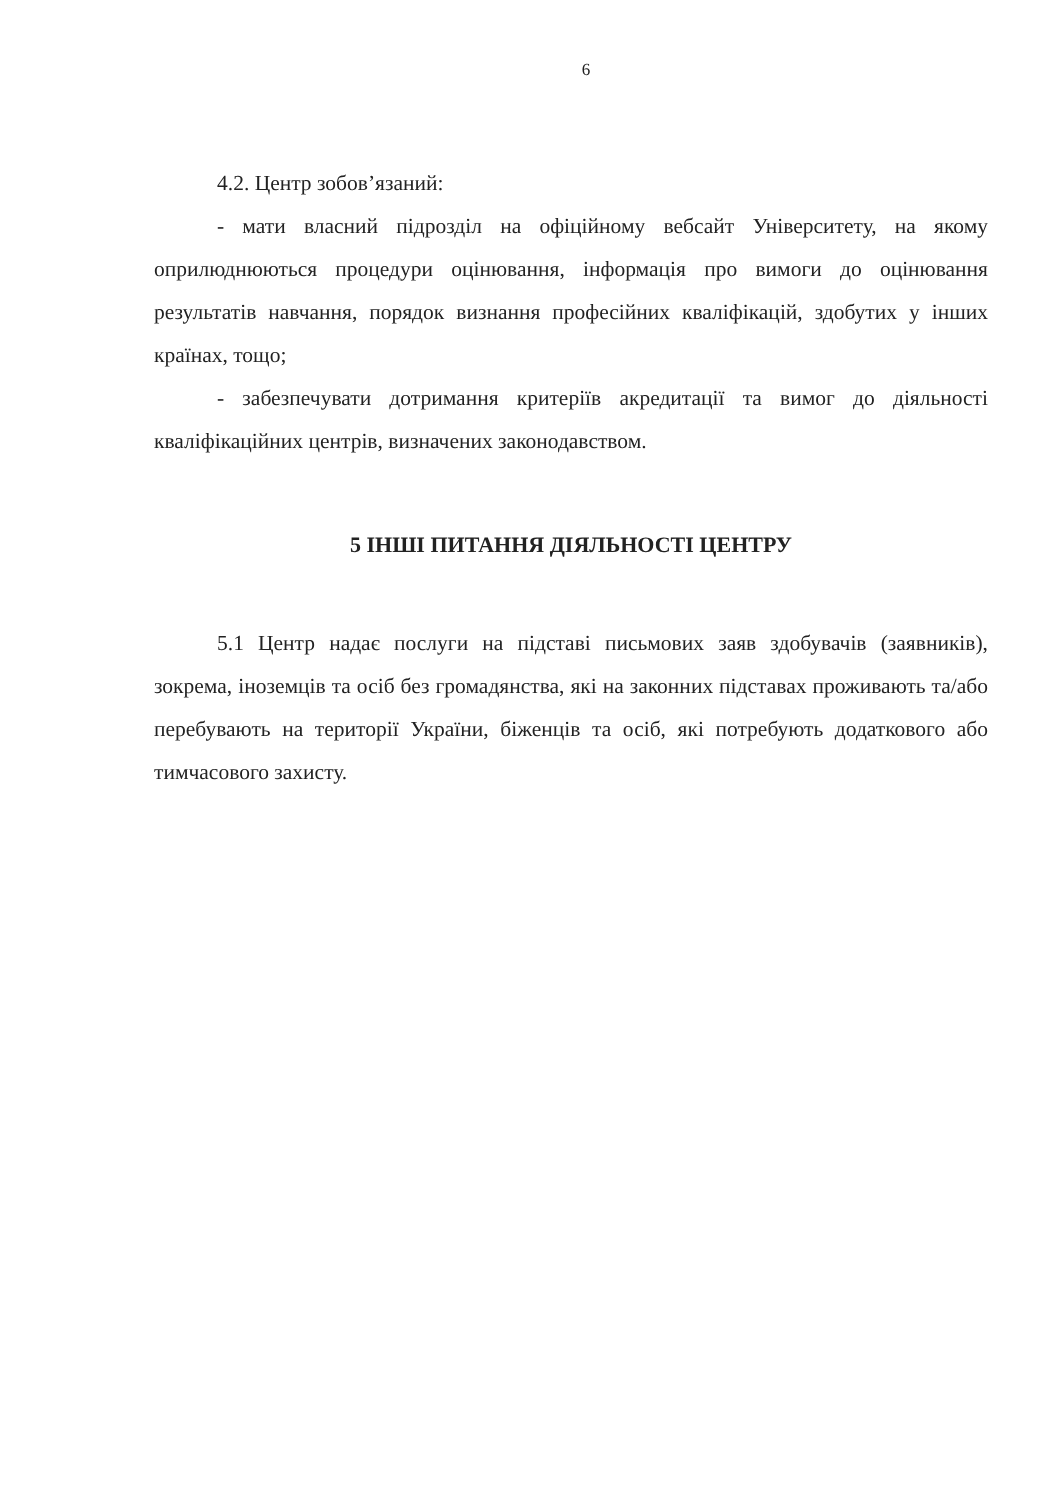6
4.2. Центр зобов’язаний:
- мати власний підрозділ на офіційному вебсайт Університету, на якому оприлюднюються процедури оцінювання, інформація про вимоги до оцінювання результатів навчання, порядок визнання професійних кваліфікацій, здобутих у інших країнах, тощо;
- забезпечувати дотримання критеріїв акредитації та вимог до діяльності кваліфікаційних центрів, визначених законодавством.
5 ІНШІ ПИТАННЯ ДІЯЛЬНОСТІ ЦЕНТРУ
5.1 Центр надає послуги на підставі письмових заяв здобувачів (заявників), зокрема, іноземців та осіб без громадянства, які на законних підставах проживають та/або перебувають на території України, біженців та осіб, які потребують додаткового або тимчасового захисту.